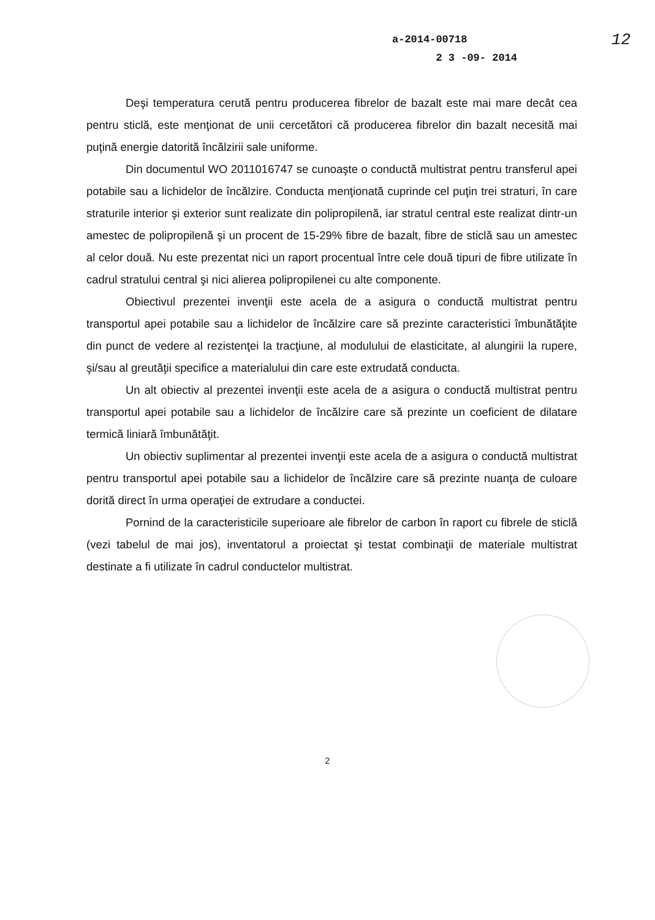12 a-2014-00718
2 3 -09- 2014
Deşi temperatura cerută pentru producerea fibrelor de bazalt este mai mare decât cea pentru sticlă, este menţionat de unii cercetători că producerea fibrelor din bazalt necesită mai puţină energie datorită încălzirii sale uniforme.
Din documentul WO 2011016747 se cunoaşte o conductă multistrat pentru transferul apei potabile sau a lichidelor de încălzire. Conducta menţionată cuprinde cel puţin trei straturi, în care straturile interior şi exterior sunt realizate din polipropilenă, iar stratul central este realizat dintr-un amestec de polipropilenă şi un procent de 15-29% fibre de bazalt, fibre de sticlă sau un amestec al celor două. Nu este prezentat nici un raport procentual între cele două tipuri de fibre utilizate în cadrul stratului central şi nici alierea polipropilenei cu alte componente.
Obiectivul prezentei invenţii este acela de a asigura o conductă multistrat pentru transportul apei potabile sau a lichidelor de încălzire care să prezinte caracteristici îmbunătăţite din punct de vedere al rezistenţei la tracţiune, al modulului de elasticitate, al alungirii la rupere, şi/sau al greutăţii specifice a materialului din care este extrudată conducta.
Un alt obiectiv al prezentei invenţii este acela de a asigura o conductă multistrat pentru transportul apei potabile sau a lichidelor de încălzire care să prezinte un coeficient de dilatare termică liniară îmbunătăţit.
Un obiectiv suplimentar al prezentei invenţii este acela de a asigura o conductă multistrat pentru transportul apei potabile sau a lichidelor de încălzire care să prezinte nuanţa de culoare dorită direct în urma operaţiei de extrudare a conductei.
Pornind de la caracteristicile superioare ale fibrelor de carbon în raport cu fibrele de sticlă (vezi tabelul de mai jos), inventatorul a proiectat şi testat combinaţii de materiale multistrat destinate a fi utilizate în cadrul conductelor multistrat.
2